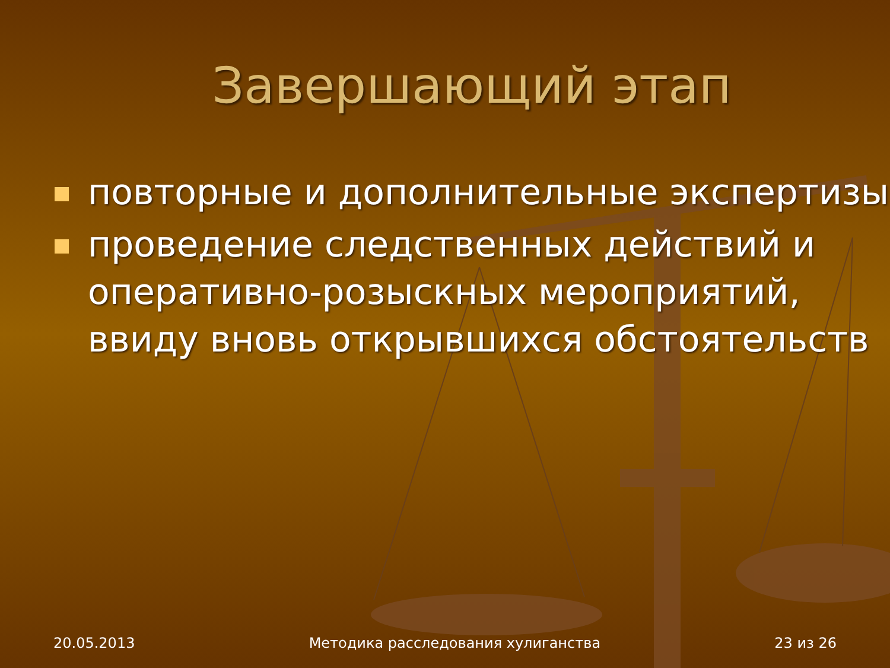Завершающий этап
повторные и дополнительные экспертизы
проведение следственных действий и оперативно-розыскных мероприятий, ввиду вновь открывшихся обстоятельств
20.05.2013 Методика расследования хулиганства 23 из 26